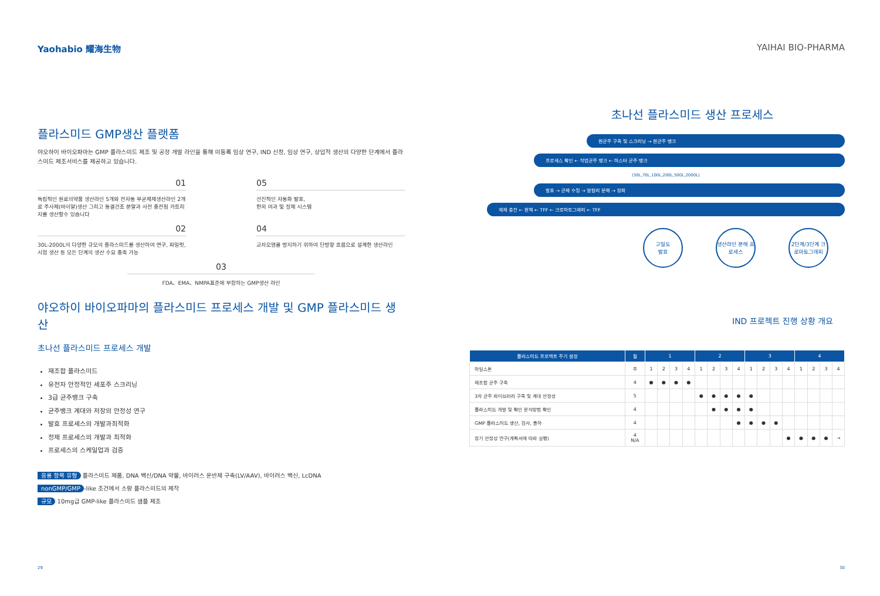Yaohabio 耀海生物
플라스미드 GMP생산 플랫폼
야오하이 바이오파마는 GMP 플라스미드 제조 및 공정 개발 라인을 통해 미등록 임상 연구, IND 신청, 임상 연구, 상업적 생산의 다양한 단계에서 플라스미드 제조서비스를 제공하고 있습니다.
01
독립적인 원료의약품 생산라인 5개와 전자동 무균제제생산라인 2개로 주사제(바이알)생산 그리고 동결건조 분말과 사전 충전됨 카트리지를 생산할수 있습니다
05
선진적인 자동화 발효,
한외 여과 및 정제 시스템
02
30L-2000L의 다양한 규모의 플라스미드를 생산하여 연구, 파일럿, 시험 생산 등 모든 단계의 생산 수요 충족 가능
04
교차오염을 방지하기 위하여 단방향 흐름으로 설계한 생산라인
03
FDA、EMA、NMPA표준에 부합하는 GMP생산 라인
야오하이 바이오파마의 플라스미드 프로세스 개발 및 GMP 플라스미드 생산
초나선 플라스미드 프로세스 개발
재조합 플라스미드
유전자 안정적인 세포주 스크리닝
3급 균주뱅크 구축
균주뱅크 계대와 저장의 안정성 연구
발효 프로세스의 개발과최적화
정제 프로세스의 개발과 최적화
프로세스의 스케일업과 검증
응용 항목 유형 플라스미드 제품, DNA 백신/DNA 약물, 바이러스 운반체 구축(LV/AAV), 바이러스 백신, LcDNA
nonGMP/GMP -like 조건에서 소량 플라스미드의 제작
규모 10mg급 GMP-like 플라스미드 샘플 제조
29
YAIHAI BIO-PHARMA
초나선 플라스미드 생산 프로세스
원균주 구축 및 스크리닝 → 원균주 뱅크
프로세스 확인 ← 작업균주 뱅크 ← 마스터 균주 뱅크
(30L,70L,100L,200L,500L,2000L)
발효 → 균체 수집 → 알칼리 분해 → 정화
제제 충전 ← 원액 ← TFF ← 크로마토그래피 ← TFF
고밀도
발효 생산라인 분해 프로세스 2단계/3단계 크로마토그래피
IND 프로젝트 진행 상황 개요
| 플라스미드 프로젝트 주기 설정 | 월 | 1 | | | | 2 | | | | 3 | | | | 4 | | | |
| --- | --- | --- | --- | --- | --- | --- | --- | --- | --- | --- | --- | --- | --- | --- | --- | --- | --- |
| 마일스톤 | 주 | 1 | 2 | 3 | 4 | 1 | 2 | 3 | 4 | 1 | 2 | 3 | 4 | 1 | 2 | 3 | 4 |
| 재조합 균주 구축 | 4 | ● | ● | ● | ● | | | | | | | | | | | | |
| 3차 균주 라이브러리 구축 및 계대 안정성 | 5 | | | | | ● | ● | ● | ● | ● | | | | | | | |
| 플라스미드 개발 및 확인 분석방법 확인 | 4 | | | | | | ● | ● | ● | ● | | | | | | | |
| GMP 플라스미드 생산, 검사, 출하 | 4 | | | | | | | | ● | ● | ● | ● | | | | | |
| 장기 안정성 연구(계획서에 따라 실행) | 4 N/A | | | | | | | | | | | | ● | ● | ● | ● | → |
30